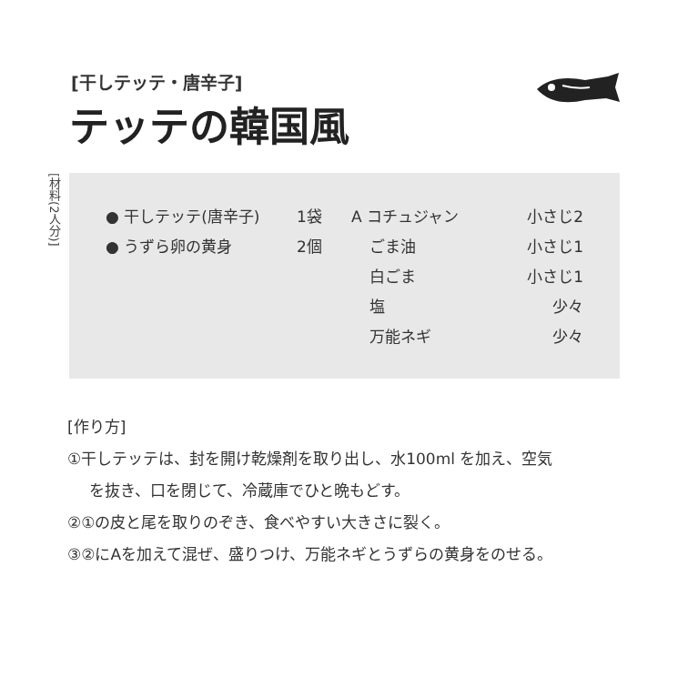[干しテッテ・唐辛子]
テッテの韓国風
[材料(2人分)]
| ● 干しテッテ(唐辛子) | 1袋 | A コチュジャン | 小さじ2 |
| ● うずら卵の黄身 | 2個 | ごま油 | 小さじ1 |
| | | 白ごま | 小さじ1 |
| | | 塩 | 少々 |
| | | 万能ネギ | 少々 |
[作り方]
①干しテッテは、封を開け乾燥剤を取り出し、水100ml を加え、空気
を抜き、口を閉じて、冷蔵庫でひと晩もどす。
②①の皮と尾を取りのぞき、食べやすい大きさに裂く。
③②にAを加えて混ぜ、盛りつけ、万能ネギとうずらの黄身をのせる。